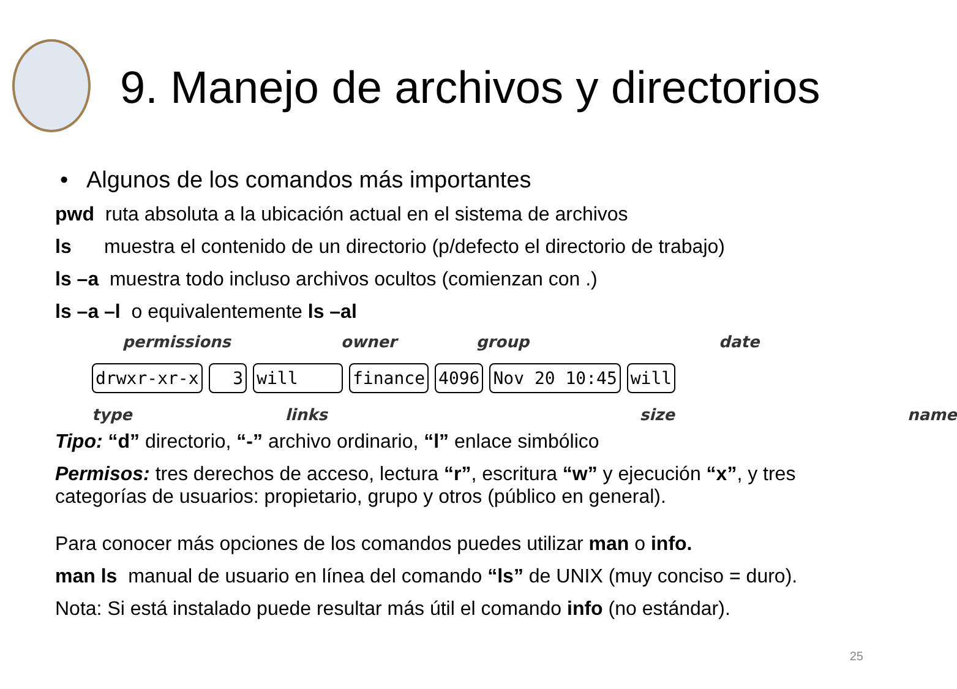9. Manejo de archivos y directorios
• Algunos de los comandos más importantes
pwd ruta absoluta a la ubicación actual en el sistema de archivos
ls muestra el contenido de un directorio (p/defecto el directorio de trabajo)
ls –a muestra todo incluso archivos ocultos (comienzan con .)
ls –a –l o equivalentemente ls –al
permissions owner group date
drwxr-xr-x 3 will finance 4096 Nov 20 10:45 will
type links size name
Tipo: “d” directorio, “-” archivo ordinario, “l” enlace simbólico
Permisos: tres derechos de acceso, lectura “r”, escritura “w” y ejecución “x”, y tres categorías de usuarios: propietario, grupo y otros (público en general).
Para conocer más opciones de los comandos puedes utilizar man o info.
man ls manual de usuario en línea del comando “ls” de UNIX (muy conciso = duro).
Nota: Si está instalado puede resultar más útil el comando info (no estándar).
25